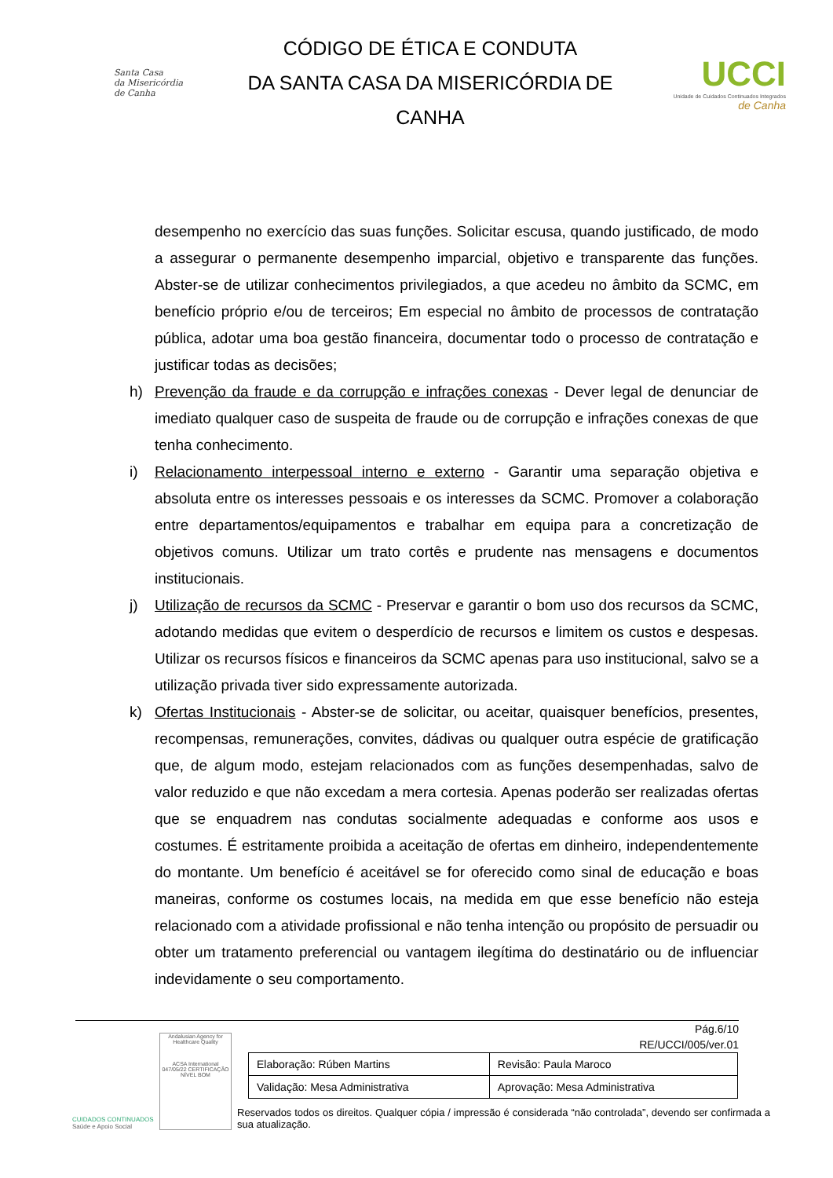Santa Casa
da Misericórdia
de Canha
CÓDIGO DE ÉTICA E CONDUTA
DA SANTA CASA DA MISERICÓRDIA DE
CANHA
UCCI
Unidade de Cuidados Continuados Integrados
de Canha
desempenho no exercício das suas funções. Solicitar escusa, quando justificado, de modo a assegurar o permanente desempenho imparcial, objetivo e transparente das funções. Abster-se de utilizar conhecimentos privilegiados, a que acedeu no âmbito da SCMC, em benefício próprio e/ou de terceiros; Em especial no âmbito de processos de contratação pública, adotar uma boa gestão financeira, documentar todo o processo de contratação e justificar todas as decisões;
h) Prevenção da fraude e da corrupção e infrações conexas - Dever legal de denunciar de imediato qualquer caso de suspeita de fraude ou de corrupção e infrações conexas de que tenha conhecimento.
i) Relacionamento interpessoal interno e externo - Garantir uma separação objetiva e absoluta entre os interesses pessoais e os interesses da SCMC. Promover a colaboração entre departamentos/equipamentos e trabalhar em equipa para a concretização de objetivos comuns. Utilizar um trato cortês e prudente nas mensagens e documentos institucionais.
j) Utilização de recursos da SCMC - Preservar e garantir o bom uso dos recursos da SCMC, adotando medidas que evitem o desperdício de recursos e limitem os custos e despesas. Utilizar os recursos físicos e financeiros da SCMC apenas para uso institucional, salvo se a utilização privada tiver sido expressamente autorizada.
k) Ofertas Institucionais - Abster-se de solicitar, ou aceitar, quaisquer benefícios, presentes, recompensas, remunerações, convites, dádivas ou qualquer outra espécie de gratificação que, de algum modo, estejam relacionados com as funções desempenhadas, salvo de valor reduzido e que não excedam a mera cortesia. Apenas poderão ser realizadas ofertas que se enquadrem nas condutas socialmente adequadas e conforme aos usos e costumes. É estritamente proibida a aceitação de ofertas em dinheiro, independentemente do montante. Um benefício é aceitável se for oferecido como sinal de educação e boas maneiras, conforme os costumes locais, na medida em que esse benefício não esteja relacionado com a atividade profissional e não tenha intenção ou propósito de persuadir ou obter um tratamento preferencial ou vantagem ilegítima do destinatário ou de influenciar indevidamente o seu comportamento.
CUIDADOS CONTINUADOS
Saúde e Apoio Social
Andalusian Agency for Healthcare Quality
ACSA International
047/05/22 CERTIFICAÇÃO NÍVEL BOM
Pág.6/10
RE/UCCI/005/ver.01
| Elaboração: Rúben Martins | Revisão: Paula Maroco |
| Validação: Mesa Administrativa | Aprovação: Mesa Administrativa |
Reservados todos os direitos. Qualquer cópia / impressão é considerada “não controlada”, devendo ser confirmada a sua atualização.